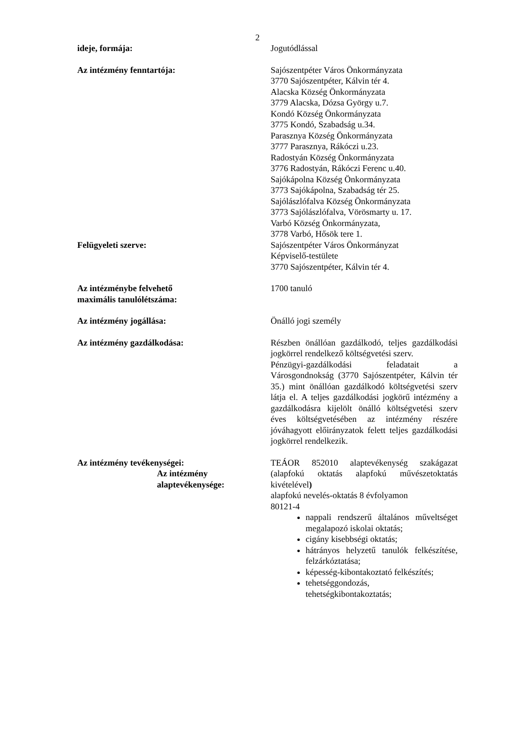2
ideje, formája: Jogutódlással
Az intézmény fenntartója: Sajószentpéter Város Önkormányzata
3770 Sajószentpéter, Kálvin tér 4.
Alacska Község Önkormányzata
3779 Alacska, Dózsa György u.7.
Kondó Község Önkormányzata
3775 Kondó, Szabadság u.34.
Parasznya Község Önkormányzata
3777 Parasznya, Rákóczi u.23.
Radostyán Község Önkormányzata
3776 Radostyán, Rákóczi Ferenc u.40.
Sajókápolna Község Önkormányzata
3773 Sajókápolna, Szabadság tér 25.
Sajólászlófalva Község Önkormányzata
3773 Sajólászlófalva, Vörösmarty u. 17.
Varbó Község Önkormányzata,
3778 Varbó, Hősök tere 1.
Felügyeleti szerve: Sajószentpéter Város Önkormányzat
Képviselő-testülete
3770 Sajószentpéter, Kálvin tér 4.
Az intézménybe felvehető
maximális tanulólétszáma:
1700 tanuló
Az intézmény jogállása: Önálló jogi személy
Az intézmény gazdálkodása: Részben önállóan gazdálkodó, teljes gazdálkodási jogkörrel rendelkező költségvetési szerv.
Pénzügyi-gazdálkodási feladatait a Városgondnokság (3770 Sajószentpéter, Kálvin tér 35.) mint önállóan gazdálkodó költségvetési szerv látja el. A teljes gazdálkodási jogkörű intézmény a gazdálkodásra kijelölt önálló költségvetési szerv éves költségvetésében az intézmény részére jóváhagyott előirányzatok felett teljes gazdálkodási jogkörrel rendelkezik.
Az intézmény tevékenységei:
Az intézmény
alaptevékenysége:
TEÁOR 852010 alaptevékenység szakágazat (alapfokú oktatás alapfokú művészetoktatás kivételével)
alapfokú nevelés-oktatás 8 évfolyamon
80121-4
nappali rendszerű általános műveltséget megalapozó iskolai oktatás;
cigány kisebbségi oktatás;
hátrányos helyzetű tanulók felkészítése, felzárkóztatása;
képesség-kibontakoztató felkészítés;
tehetséggondozás,
tehetségkibontakoztatás;